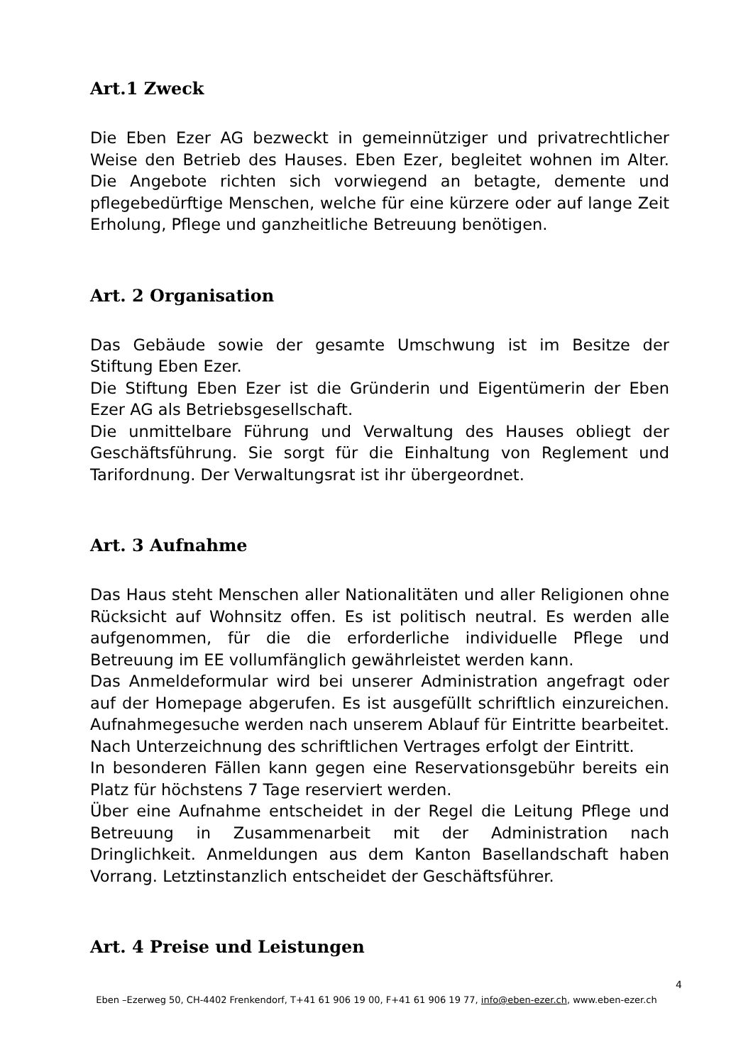Art.1 Zweck
Die Eben Ezer AG bezweckt in gemeinnütziger und privatrechtlicher Weise den Betrieb des Hauses. Eben Ezer, begleitet wohnen im Alter. Die Angebote richten sich vorwiegend an betagte, demente und pflegebedürftige Menschen, welche für eine kürzere oder auf lange Zeit Erholung, Pflege und ganzheitliche Betreuung benötigen.
Art. 2 Organisation
Das Gebäude sowie der gesamte Umschwung ist im Besitze der Stiftung Eben Ezer.
Die Stiftung Eben Ezer ist die Gründerin und Eigentümerin der Eben Ezer AG als Betriebsgesellschaft.
Die unmittelbare Führung und Verwaltung des Hauses obliegt der Geschäftsführung. Sie sorgt für die Einhaltung von Reglement und Tarifordnung. Der Verwaltungsrat ist ihr übergeordnet.
Art. 3 Aufnahme
Das Haus steht Menschen aller Nationalitäten und aller Religionen ohne Rücksicht auf Wohnsitz offen. Es ist politisch neutral. Es werden alle aufgenommen, für die die erforderliche individuelle Pflege und Betreuung im EE vollumfänglich gewährleistet werden kann.
Das Anmeldeformular wird bei unserer Administration angefragt oder auf der Homepage abgerufen. Es ist ausgefüllt schriftlich einzureichen. Aufnahmegesuche werden nach unserem Ablauf für Eintritte bearbeitet. Nach Unterzeichnung des schriftlichen Vertrages erfolgt der Eintritt.
In besonderen Fällen kann gegen eine Reservationsgebühr bereits ein Platz für höchstens 7 Tage reserviert werden.
Über eine Aufnahme entscheidet in der Regel die Leitung Pflege und Betreuung in Zusammenarbeit mit der Administration nach Dringlichkeit. Anmeldungen aus dem Kanton Basellandschaft haben Vorrang. Letztinstanzlich entscheidet der Geschäftsführer.
Art. 4 Preise und Leistungen
4
Eben –Ezerweg 50, CH-4402 Frenkendorf, T+41 61 906 19 00, F+41 61 906 19 77, info@eben-ezer.ch, www.eben-ezer.ch